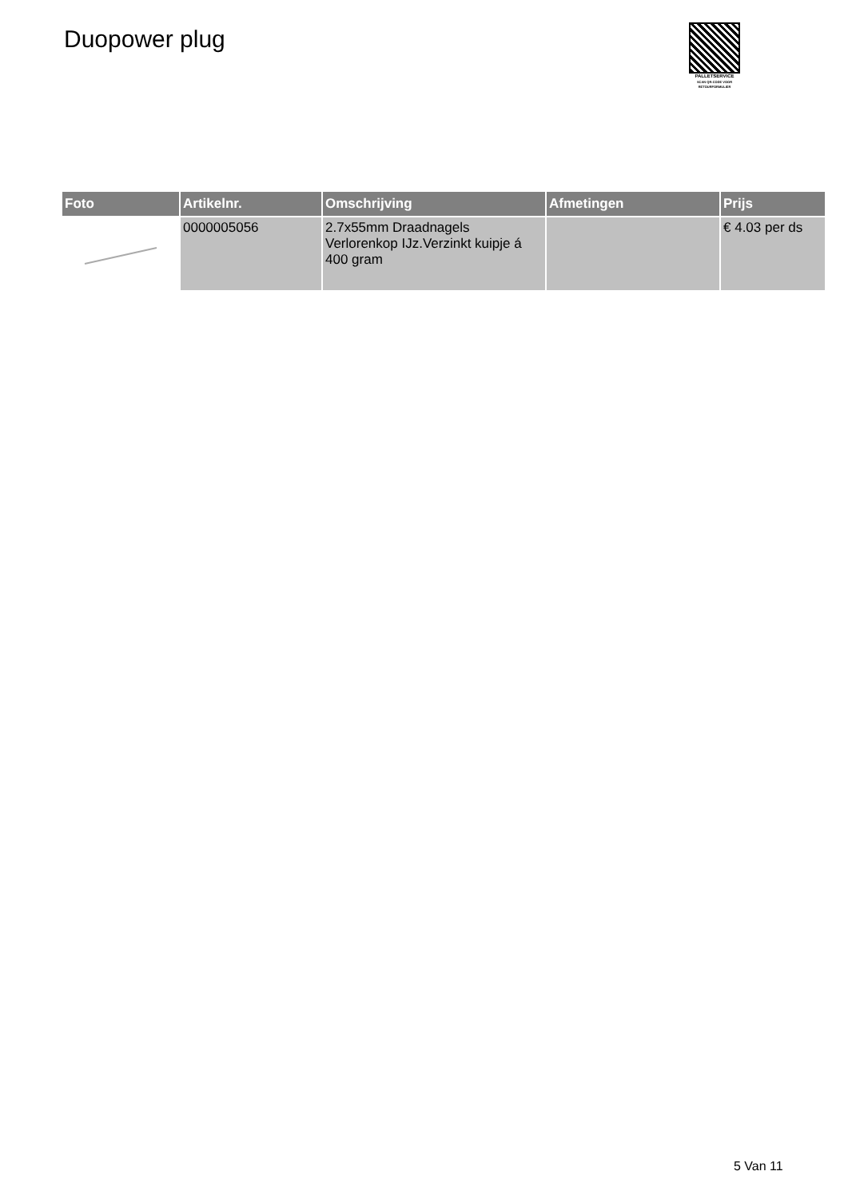Duopower plug
PALLETSERVICE
SCAN QR-CODE VOOR
RETOURFORMULIER
| Foto | Artikelnr. | Omschrijving | Afmetingen | Prijs |
| --- | --- | --- | --- | --- |
| | 0000005056 | 2.7x55mm Draadnagels Verlorenkop IJz.Verzinkt kuipje á 400 gram | | € 4.03 per ds |
5 Van 11